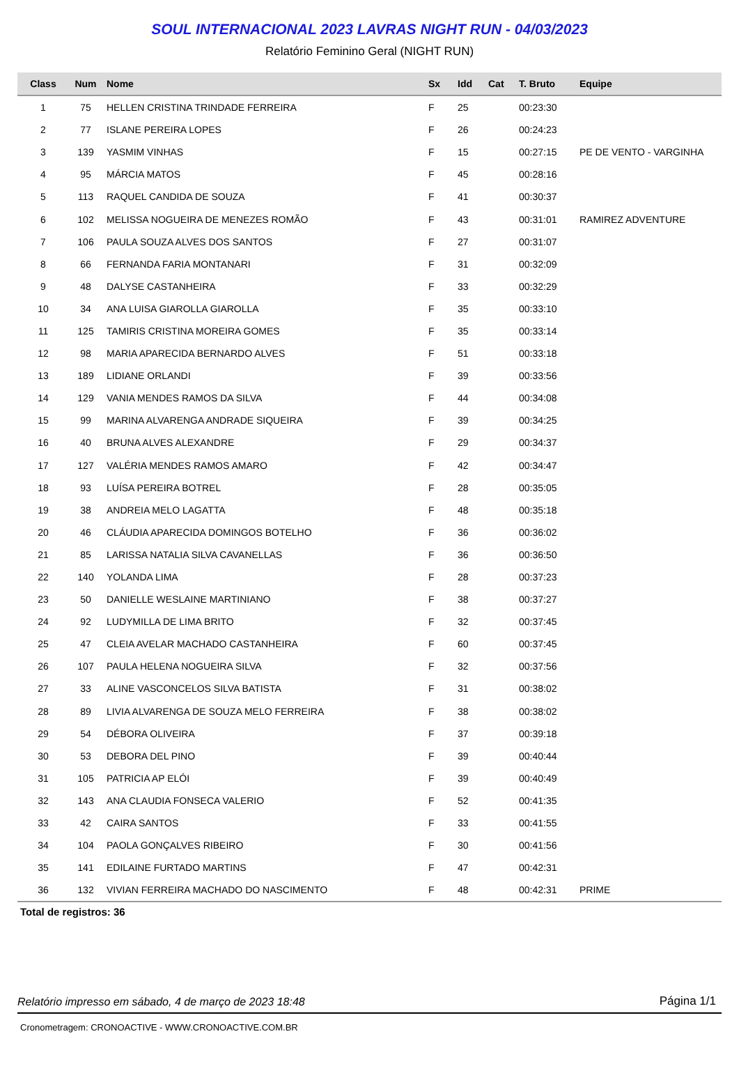SOUL INTERNACIONAL 2023 LAVRAS NIGHT RUN - 04/03/2023
Relatório Feminino Geral (NIGHT RUN)
| Class | Num | Nome | Sx | Idd | Cat | T. Bruto | Equipe |
| --- | --- | --- | --- | --- | --- | --- | --- |
| 1 | 75 | HELLEN CRISTINA TRINDADE FERREIRA | F | 25 | | 00:23:30 | |
| 2 | 77 | ISLANE PEREIRA LOPES | F | 26 | | 00:24:23 | |
| 3 | 139 | YASMIM VINHAS | F | 15 | | 00:27:15 | PE DE VENTO - VARGINHA |
| 4 | 95 | MÁRCIA MATOS | F | 45 | | 00:28:16 | |
| 5 | 113 | RAQUEL CANDIDA DE SOUZA | F | 41 | | 00:30:37 | |
| 6 | 102 | MELISSA NOGUEIRA DE MENEZES ROMÃO | F | 43 | | 00:31:01 | RAMIREZ ADVENTURE |
| 7 | 106 | PAULA SOUZA ALVES DOS SANTOS | F | 27 | | 00:31:07 | |
| 8 | 66 | FERNANDA FARIA MONTANARI | F | 31 | | 00:32:09 | |
| 9 | 48 | DALYSE CASTANHEIRA | F | 33 | | 00:32:29 | |
| 10 | 34 | ANA LUISA GIAROLLA GIAROLLA | F | 35 | | 00:33:10 | |
| 11 | 125 | TAMIRIS CRISTINA MOREIRA GOMES | F | 35 | | 00:33:14 | |
| 12 | 98 | MARIA APARECIDA BERNARDO ALVES | F | 51 | | 00:33:18 | |
| 13 | 189 | LIDIANE ORLANDI | F | 39 | | 00:33:56 | |
| 14 | 129 | VANIA MENDES RAMOS DA SILVA | F | 44 | | 00:34:08 | |
| 15 | 99 | MARINA ALVARENGA ANDRADE SIQUEIRA | F | 39 | | 00:34:25 | |
| 16 | 40 | BRUNA ALVES ALEXANDRE | F | 29 | | 00:34:37 | |
| 17 | 127 | VALÉRIA MENDES RAMOS AMARO | F | 42 | | 00:34:47 | |
| 18 | 93 | LUÍSA PEREIRA BOTREL | F | 28 | | 00:35:05 | |
| 19 | 38 | ANDREIA MELO LAGATTA | F | 48 | | 00:35:18 | |
| 20 | 46 | CLÁUDIA APARECIDA DOMINGOS BOTELHO | F | 36 | | 00:36:02 | |
| 21 | 85 | LARISSA NATALIA SILVA CAVANELLAS | F | 36 | | 00:36:50 | |
| 22 | 140 | YOLANDA LIMA | F | 28 | | 00:37:23 | |
| 23 | 50 | DANIELLE WESLAINE MARTINIANO | F | 38 | | 00:37:27 | |
| 24 | 92 | LUDYMILLA DE LIMA BRITO | F | 32 | | 00:37:45 | |
| 25 | 47 | CLEIA AVELAR MACHADO CASTANHEIRA | F | 60 | | 00:37:45 | |
| 26 | 107 | PAULA HELENA NOGUEIRA SILVA | F | 32 | | 00:37:56 | |
| 27 | 33 | ALINE VASCONCELOS SILVA BATISTA | F | 31 | | 00:38:02 | |
| 28 | 89 | LIVIA ALVARENGA DE SOUZA MELO FERREIRA | F | 38 | | 00:38:02 | |
| 29 | 54 | DÉBORA OLIVEIRA | F | 37 | | 00:39:18 | |
| 30 | 53 | DEBORA DEL PINO | F | 39 | | 00:40:44 | |
| 31 | 105 | PATRICIA AP ELÓI | F | 39 | | 00:40:49 | |
| 32 | 143 | ANA CLAUDIA FONSECA VALERIO | F | 52 | | 00:41:35 | |
| 33 | 42 | CAIRA SANTOS | F | 33 | | 00:41:55 | |
| 34 | 104 | PAOLA GONÇALVES RIBEIRO | F | 30 | | 00:41:56 | |
| 35 | 141 | EDILAINE FURTADO MARTINS | F | 47 | | 00:42:31 | |
| 36 | 132 | VIVIAN FERREIRA MACHADO DO NASCIMENTO | F | 48 | | 00:42:31 | PRIME |
Total de registros: 36
Relatório impresso em sábado, 4 de março de 2023 18:48 Página 1/1
Cronometragem: CRONOACTIVE - WWW.CRONOACTIVE.COM.BR